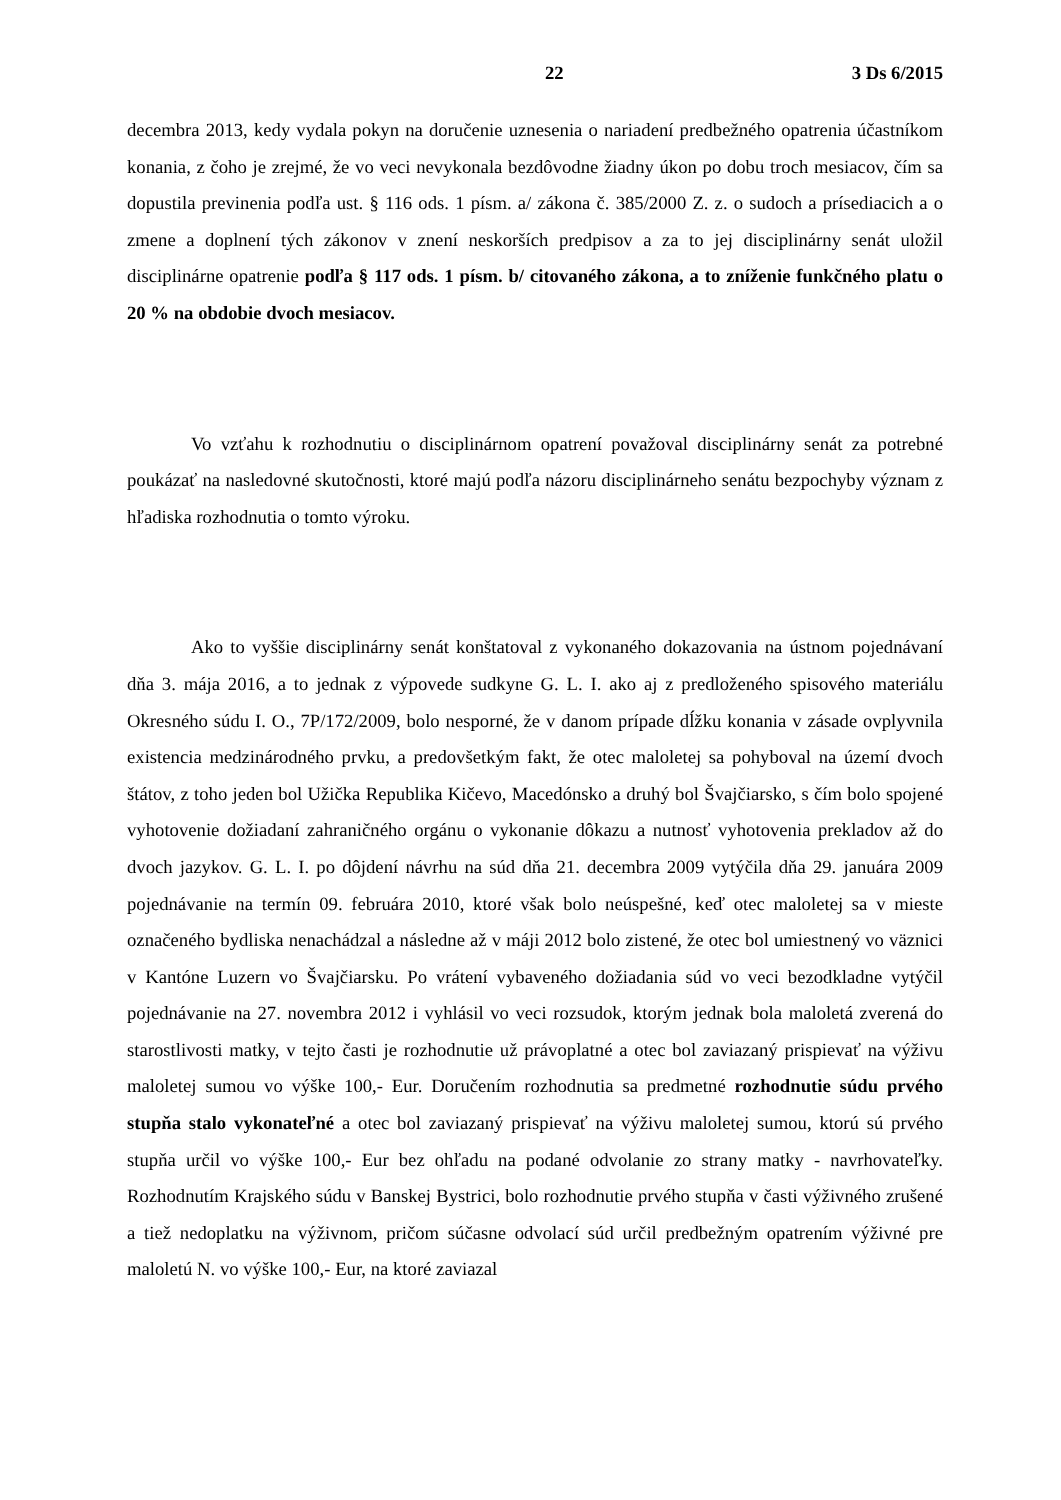22 3 Ds 6/2015
decembra 2013, kedy vydala pokyn na doručenie uznesenia o nariadení predbežného opatrenia účastníkom konania, z čoho je zrejmé, že vo veci nevykonala bezdôvodne žiadny úkon po dobu troch mesiacov, čím sa dopustila previnenia podľa ust. § 116 ods. 1 písm. a/ zákona č. 385/2000 Z. z. o sudoch a prísediacich a o zmene a doplnení tých zákonov v znení neskorších predpisov a za to jej disciplinárny senát uložil disciplinárne opatrenie podľa § 117 ods. 1 písm. b/ citovaného zákona, a to zníženie funkčného platu o 20 % na obdobie dvoch mesiacov.
Vo vzťahu k rozhodnutiu o disciplinárnom opatrení považoval disciplinárny senát za potrebné poukázať na nasledovné skutočnosti, ktoré majú podľa názoru disciplinárneho senátu bezpochyby význam z hľadiska rozhodnutia o tomto výroku.
Ako to vyššie disciplinárny senát konštatoval z vykonaného dokazovania na ústnom pojednávaní dňa 3. mája 2016, a to jednak z výpovede sudkyne G. L. I. ako aj z predloženého spisového materiálu Okresného súdu I. O., 7P/172/2009, bolo nesporné, že v danom prípade dĺžku konania v zásade ovplyvnila existencia medzinárodného prvku, a predovšetkým fakt, že otec maloletej sa pohyboval na území dvoch štátov, z toho jeden bol Užička Republika Kičevo, Macedónsko a druhý bol Švajčiarsko, s čím bolo spojené vyhotovenie dožiadaní zahraničného orgánu o vykonanie dôkazu a nutnosť vyhotovenia prekladov až do dvoch jazykov. G. L. I. po dôjdení návrhu na súd dňa 21. decembra 2009 vytýčila dňa 29. januára 2009 pojednávanie na termín 09. februára 2010, ktoré však bolo neúspešné, keď otec maloletej sa v mieste označeného bydliska nenachádzal a následne až v máji 2012 bolo zistené, že otec bol umiestnený vo väznici v Kantóne Luzern vo Švajčiarsku. Po vrátení vybaveného dožiadania súd vo veci bezodkladne vytýčil pojednávanie na 27. novembra 2012 i vyhlásil vo veci rozsudok, ktorým jednak bola maloletá zverená do starostlivosti matky, v tejto časti je rozhodnutie už právoplatné a otec bol zaviazaný prispievať na výživu maloletej sumou vo výške 100,- Eur. Doručením rozhodnutia sa predmetné rozhodnutie súdu prvého stupňa stalo vykonateľné a otec bol zaviazaný prispievať na výživu maloletej sumou, ktorú sú prvého stupňa určil vo výške 100,- Eur bez ohľadu na podané odvolanie zo strany matky - navrhovateľky. Rozhodnutím Krajského súdu v Banskej Bystrici, bolo rozhodnutie prvého stupňa v časti výživného zrušené a tiež nedoplatku na výživnom, pričom súčasne odvolací súd určil predbežným opatrením výživné pre maloletú N. vo výške 100,- Eur, na ktoré zaviazal